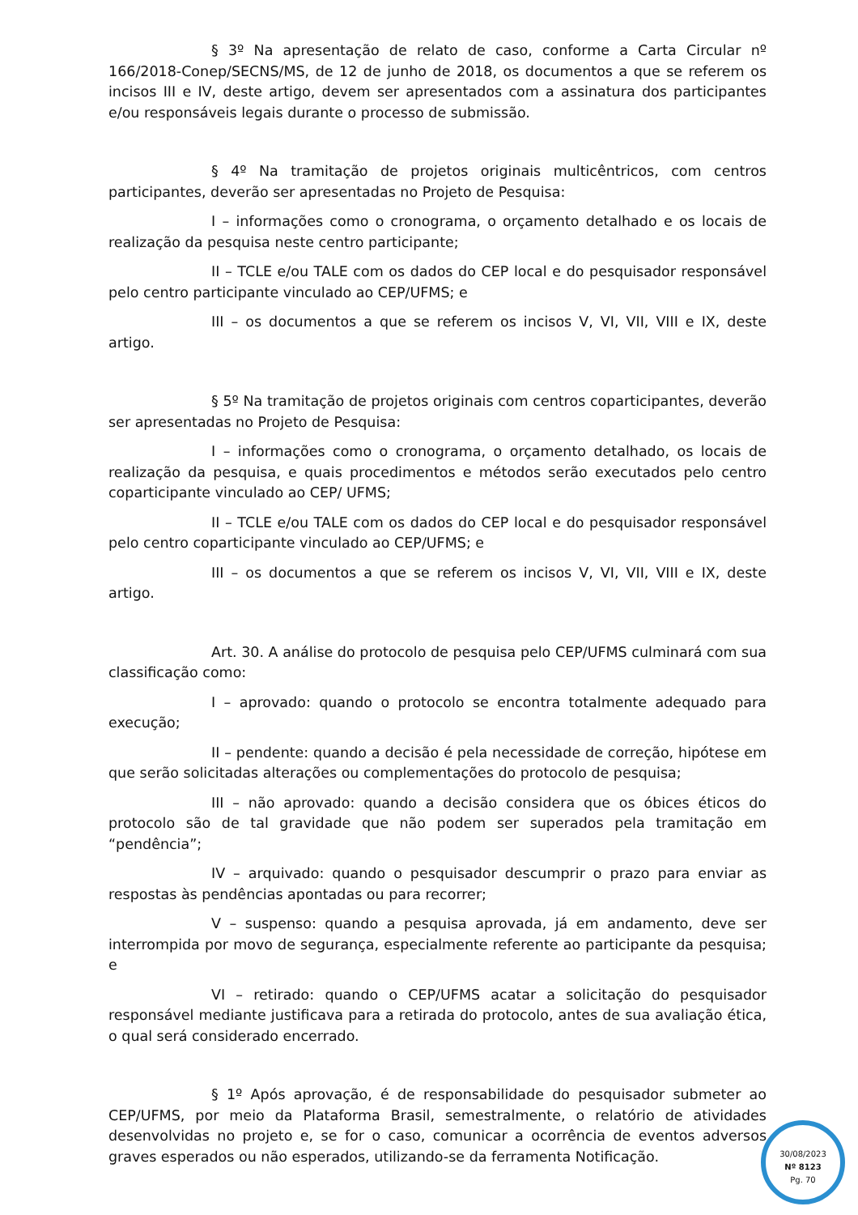§ 3º Na apresentação de relato de caso, conforme a Carta Circular nº 166/2018-Conep/SECNS/MS, de 12 de junho de 2018, os documentos a que se referem os incisos III e IV, deste artigo, devem ser apresentados com a assinatura dos participantes e/ou responsáveis legais durante o processo de submissão.
§ 4º Na tramitação de projetos originais multicêntricos, com centros participantes, deverão ser apresentadas no Projeto de Pesquisa:
I – informações como o cronograma, o orçamento detalhado e os locais de realização da pesquisa neste centro participante;
II – TCLE e/ou TALE com os dados do CEP local e do pesquisador responsável pelo centro participante vinculado ao CEP/UFMS; e
III – os documentos a que se referem os incisos V, VI, VII, VIII e IX, deste artigo.
§ 5º Na tramitação de projetos originais com centros coparticipantes, deverão ser apresentadas no Projeto de Pesquisa:
I – informações como o cronograma, o orçamento detalhado, os locais de realização da pesquisa, e quais procedimentos e métodos serão executados pelo centro coparticipante vinculado ao CEP/ UFMS;
II – TCLE e/ou TALE com os dados do CEP local e do pesquisador responsável pelo centro coparticipante vinculado ao CEP/UFMS; e
III – os documentos a que se referem os incisos V, VI, VII, VIII e IX, deste artigo.
Art. 30. A análise do protocolo de pesquisa pelo CEP/UFMS culminará com sua classificação como:
I – aprovado: quando o protocolo se encontra totalmente adequado para execução;
II – pendente: quando a decisão é pela necessidade de correção, hipótese em que serão solicitadas alterações ou complementações do protocolo de pesquisa;
III – não aprovado: quando a decisão considera que os óbices éticos do protocolo são de tal gravidade que não podem ser superados pela tramitação em “pendência”;
IV – arquivado: quando o pesquisador descumprir o prazo para enviar as respostas às pendências apontadas ou para recorrer;
V – suspenso: quando a pesquisa aprovada, já em andamento, deve ser interrompida por movo de segurança, especialmente referente ao participante da pesquisa; e
VI – retirado: quando o CEP/UFMS acatar a solicitação do pesquisador responsável mediante justificava para a retirada do protocolo, antes de sua avaliação ética, o qual será considerado encerrado.
§ 1º Após aprovação, é de responsabilidade do pesquisador submeter ao CEP/UFMS, por meio da Plataforma Brasil, semestralmente, o relatório de atividades desenvolvidas no projeto e, se for o caso, comunicar a ocorrência de eventos adversos graves esperados ou não esperados, utilizando-se da ferramenta Notificação.
30/08/2023
Nº 8123
Pg. 70